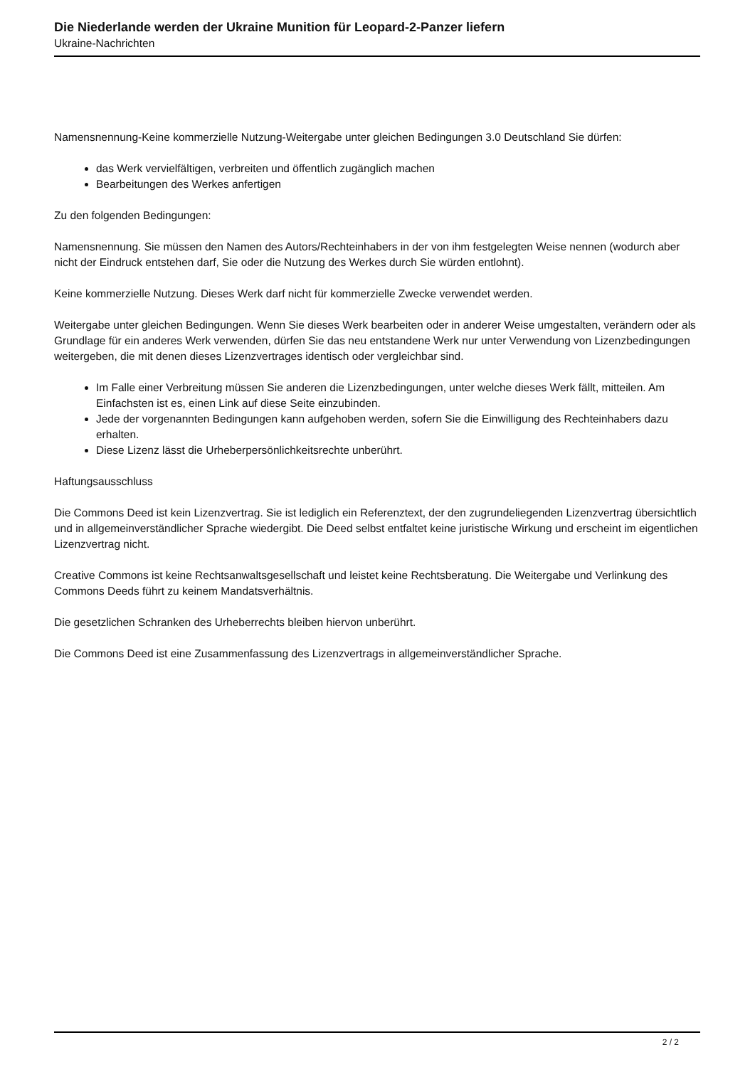Die Niederlande werden der Ukraine Munition für Leopard-2-Panzer liefern
Ukraine-Nachrichten
Namensnennung-Keine kommerzielle Nutzung-Weitergabe unter gleichen Bedingungen 3.0 Deutschland Sie dürfen:
das Werk vervielfältigen, verbreiten und öffentlich zugänglich machen
Bearbeitungen des Werkes anfertigen
Zu den folgenden Bedingungen:
Namensnennung. Sie müssen den Namen des Autors/Rechteinhabers in der von ihm festgelegten Weise nennen (wodurch aber nicht der Eindruck entstehen darf, Sie oder die Nutzung des Werkes durch Sie würden entlohnt).
Keine kommerzielle Nutzung. Dieses Werk darf nicht für kommerzielle Zwecke verwendet werden.
Weitergabe unter gleichen Bedingungen. Wenn Sie dieses Werk bearbeiten oder in anderer Weise umgestalten, verändern oder als Grundlage für ein anderes Werk verwenden, dürfen Sie das neu entstandene Werk nur unter Verwendung von Lizenzbedingungen weitergeben, die mit denen dieses Lizenzvertrages identisch oder vergleichbar sind.
Im Falle einer Verbreitung müssen Sie anderen die Lizenzbedingungen, unter welche dieses Werk fällt, mitteilen. Am Einfachsten ist es, einen Link auf diese Seite einzubinden.
Jede der vorgenannten Bedingungen kann aufgehoben werden, sofern Sie die Einwilligung des Rechteinhabers dazu erhalten.
Diese Lizenz lässt die Urheberpersönlichkeitsrechte unberührt.
Haftungsausschluss
Die Commons Deed ist kein Lizenzvertrag. Sie ist lediglich ein Referenztext, der den zugrundeliegenden Lizenzvertrag übersichtlich und in allgemeinverständlicher Sprache wiedergibt. Die Deed selbst entfaltet keine juristische Wirkung und erscheint im eigentlichen Lizenzvertrag nicht.
Creative Commons ist keine Rechtsanwaltsgesellschaft und leistet keine Rechtsberatung. Die Weitergabe und Verlinkung des Commons Deeds führt zu keinem Mandatsverhältnis.
Die gesetzlichen Schranken des Urheberrechts bleiben hiervon unberührt.
Die Commons Deed ist eine Zusammenfassung des Lizenzvertrags in allgemeinverständlicher Sprache.
2 / 2